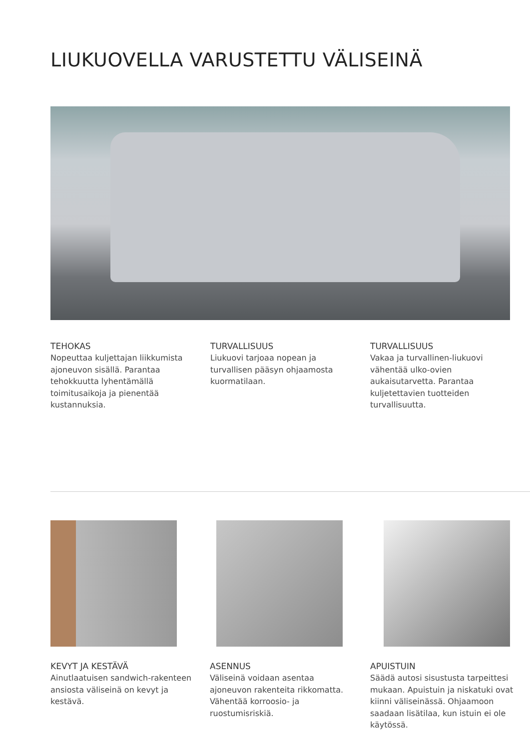LIUKUOVELLA VARUSTETTU VÄLISEINÄ
TEHOKAS
Nopeuttaa kuljettajan liikkumista
ajoneuvon sisällä. Parantaa
tehokkuutta lyhentämällä
toimitusaikoja ja pienentää
kustannuksia.
TURVALLISUUS
Liukuovi tarjoaa nopean ja
turvallisen pääsyn ohjaamosta
kuormatilaan.
TURVALLISUUS
Vakaa ja turvallinen-liukuovi
vähentää ulko-ovien
aukaisutarvetta. Parantaa
kuljetettavien tuotteiden
turvallisuutta.
KEVYT JA KESTÄVÄ
Ainutlaatuisen sandwich-rakenteen
ansiosta väliseinä on kevyt ja
kestävä.
ASENNUS
Väliseinä voidaan asentaa
ajoneuvon rakenteita rikkomatta.
Vähentää korroosio- ja
ruostumisriskiä.
APUISTUIN
Säädä autosi sisustusta tarpeittesi
mukaan. Apuistuin ja niskatuki ovat
kiinni väliseinässä. Ohjaamoon
saadaan lisätilaa, kun istuin ei ole
käytössä.